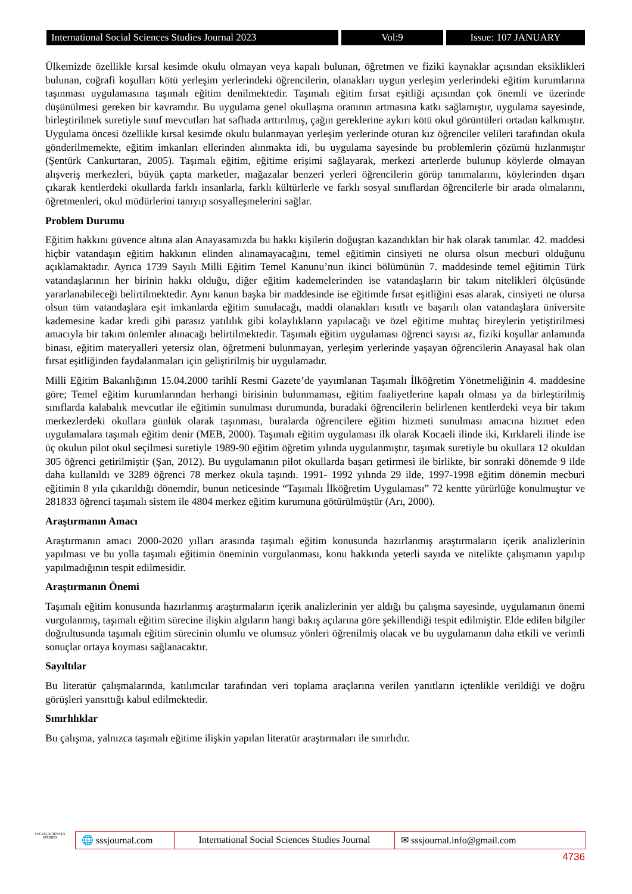International Social Sciences Studies Journal 2023
Vol:9 Issue: 107 JANUARY
Ülkemizde özellikle kırsal kesimde okulu olmayan veya kapalı bulunan, öğretmen ve fiziki kaynaklar açısından eksiklikleri bulunan, coğrafi koşulları kötü yerleşim yerlerindeki öğrencilerin, olanakları uygun yerleşim yerlerindeki eğitim kurumlarına taşınması uygulamasına taşımalı eğitim denilmektedir. Taşımalı eğitim fırsat eşitliği açısından çok önemli ve üzerinde düşünülmesi gereken bir kavramdır. Bu uygulama genel okullaşma oranının artmasına katkı sağlamıştır, uygulama sayesinde, birleştirilmek suretiyle sınıf mevcutları hat safhada arttırılmış, çağın gereklerine aykırı kötü okul görüntüleri ortadan kalkmıştır. Uygulama öncesi özellikle kırsal kesimde okulu bulanmayan yerleşim yerlerinde oturan kız öğrenciler velileri tarafından okula gönderilmemekte, eğitim imkanları ellerinden alınmakta idi, bu uygulama sayesinde bu problemlerin çözümü hızlanmıştır (Şentürk Cankurtaran, 2005). Taşımalı eğitim, eğitime erişimi sağlayarak, merkezi arterlerde bulunup köylerde olmayan alışveriş merkezleri, büyük çapta marketler, mağazalar benzeri yerleri öğrencilerin görüp tanımalarını, köylerinden dışarı çıkarak kentlerdeki okullarda farklı insanlarla, farklı kültürlerle ve farklı sosyal sınıflardan öğrencilerle bir arada olmalarını, öğretmenleri, okul müdürlerini tanıyıp sosyalleşmelerini sağlar.
Problem Durumu
Eğitim hakkını güvence altına alan Anayasamızda bu hakkı kişilerin doğuştan kazandıkları bir hak olarak tanımlar. 42. maddesi hiçbir vatandaşın eğitim hakkının elinden alınamayacağını, temel eğitimin cinsiyeti ne olursa olsun mecburi olduğunu açıklamaktadır. Ayrıca 1739 Sayılı Milli Eğitim Temel Kanunu’nun ikinci bölümünün 7. maddesinde temel eğitimin Türk vatandaşlarının her birinin hakkı olduğu, diğer eğitim kademelerinden ise vatandaşların bir takım nitelikleri ölçüsünde yararlanabileceği belirtilmektedir. Aynı kanun başka bir maddesinde ise eğitimde fırsat eşitliğini esas alarak, cinsiyeti ne olursa olsun tüm vatandaşlara eşit imkanlarda eğitim sunulacağı, maddi olanakları kısıtlı ve başarılı olan vatandaşlara üniversite kademesine kadar kredi gibi parasız yatılılık gibi kolaylıkların yapılacağı ve özel eğitime muhtaç bireylerin yetiştirilmesi amacıyla bir takım önlemler alınacağı belirtilmektedir. Taşımalı eğitim uygulaması öğrenci sayısı az, fiziki koşullar anlamında binası, eğitim materyalleri yetersiz olan, öğretmeni bulunmayan, yerleşim yerlerinde yaşayan öğrencilerin Anayasal hak olan fırsat eşitliğinden faydalanmaları için geliştirilmiş bir uygulamadır.
Milli Eğitim Bakanlığının 15.04.2000 tarihli Resmi Gazete’de yayımlanan Taşımalı İlköğretim Yönetmeliğinin 4. maddesine göre; Temel eğitim kurumlarından herhangi birisinin bulunmaması, eğitim faaliyetlerine kapalı olması ya da birleştirilmiş sınıflarda kalabalık mevcutlar ile eğitimin sunulması durumunda, buradaki öğrencilerin belirlenen kentlerdeki veya bir takım merkezlerdeki okullara günlük olarak taşınması, buralarda öğrencilere eğitim hizmeti sunulması amacına hizmet eden uygulamalara taşımalı eğitim denir (MEB, 2000). Taşımalı eğitim uygulaması ilk olarak Kocaeli ilinde iki, Kırklareli ilinde ise üç okulun pilot okul seçilmesi suretiyle 1989-90 eğitim öğretim yılında uygulanmıştır, taşımak suretiyle bu okullara 12 okuldan 305 öğrenci getirilmiştir (Şan, 2012). Bu uygulamanın pilot okullarda başarı getirmesi ile birlikte, bir sonraki dönemde 9 ilde daha kullanıldı ve 3289 öğrenci 78 merkez okula taşındı. 1991- 1992 yılında 29 ilde, 1997-1998 eğitim dönemin mecburi eğitimin 8 yıla çıkarıldığı dönemdir, bunun neticesinde “Taşımalı İlköğretim Uygulaması” 72 kentte yürürlüğe konulmuştur ve 281833 öğrenci taşımalı sistem ile 4804 merkez eğitim kurumuna götürülmüştür (Arı, 2000).
Araştırmanın Amacı
Araştırmanın amacı 2000-2020 yılları arasında taşımalı eğitim konusunda hazırlanmış araştırmaların içerik analizlerinin yapılması ve bu yolla taşımalı eğitimin öneminin vurgulanması, konu hakkında yeterli sayıda ve nitelikte çalışmanın yapılıp yapılmadığının tespit edilmesidir.
Araştırmanın Önemi
Taşımalı eğitim konusunda hazırlanmış araştırmaların içerik analizlerinin yer aldığı bu çalışma sayesinde, uygulamanın önemi vurgulanmış, taşımalı eğitim sürecine ilişkin algıların hangi bakış açılarına göre şekillendiği tespit edilmiştir. Elde edilen bilgiler doğrultusunda taşımalı eğitim sürecinin olumlu ve olumsuz yönleri öğrenilmiş olacak ve bu uygulamanın daha etkili ve verimli sonuçlar ortaya koyması sağlanacaktır.
Sayıltılar
Bu literatür çalışmalarında, katılımcılar tarafından veri toplama araçlarına verilen yanıtların içtenlikle verildiği ve doğru görüşleri yansıttığı kabul edilmektedir.
Sınırlılıklar
Bu çalışma, yalnızca taşımalı eğitime ilişkin yapılan literatür araştırmaları ile sınırlıdır.
SOCIAL SCIENCES STUDIES
🌐 sssjournal.com
International Social Sciences Studies Journal
✉ sssjournal.info@gmail.com
4736